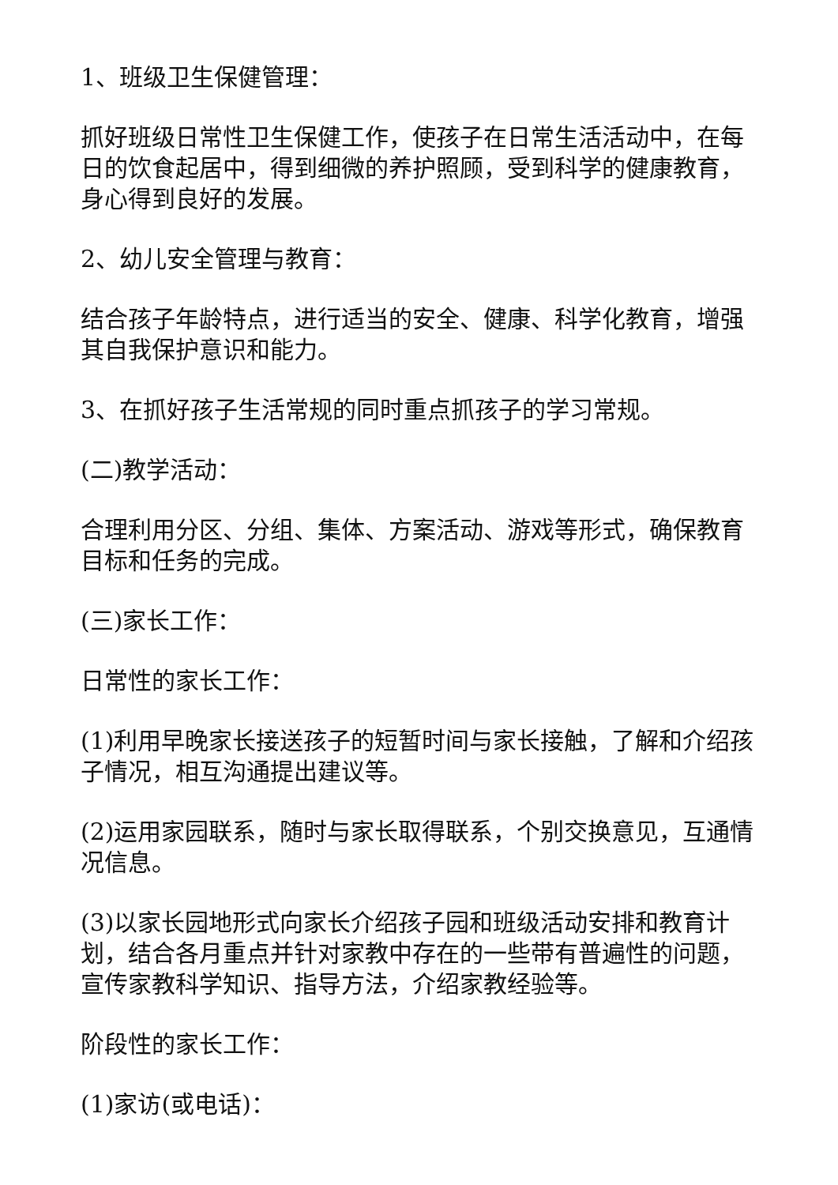1、班级卫生保健管理：
抓好班级日常性卫生保健工作，使孩子在日常生活活动中，在每日的饮食起居中，得到细微的养护照顾，受到科学的健康教育，身心得到良好的发展。
2、幼儿安全管理与教育：
结合孩子年龄特点，进行适当的安全、健康、科学化教育，增强其自我保护意识和能力。
3、在抓好孩子生活常规的同时重点抓孩子的学习常规。
(二)教学活动：
合理利用分区、分组、集体、方案活动、游戏等形式，确保教育目标和任务的完成。
(三)家长工作：
日常性的家长工作：
(1)利用早晚家长接送孩子的短暂时间与家长接触，了解和介绍孩子情况，相互沟通提出建议等。
(2)运用家园联系，随时与家长取得联系，个别交换意见，互通情况信息。
(3)以家长园地形式向家长介绍孩子园和班级活动安排和教育计划，结合各月重点并针对家教中存在的一些带有普遍性的问题，宣传家教科学知识、指导方法，介绍家教经验等。
阶段性的家长工作：
(1)家访(或电话)：